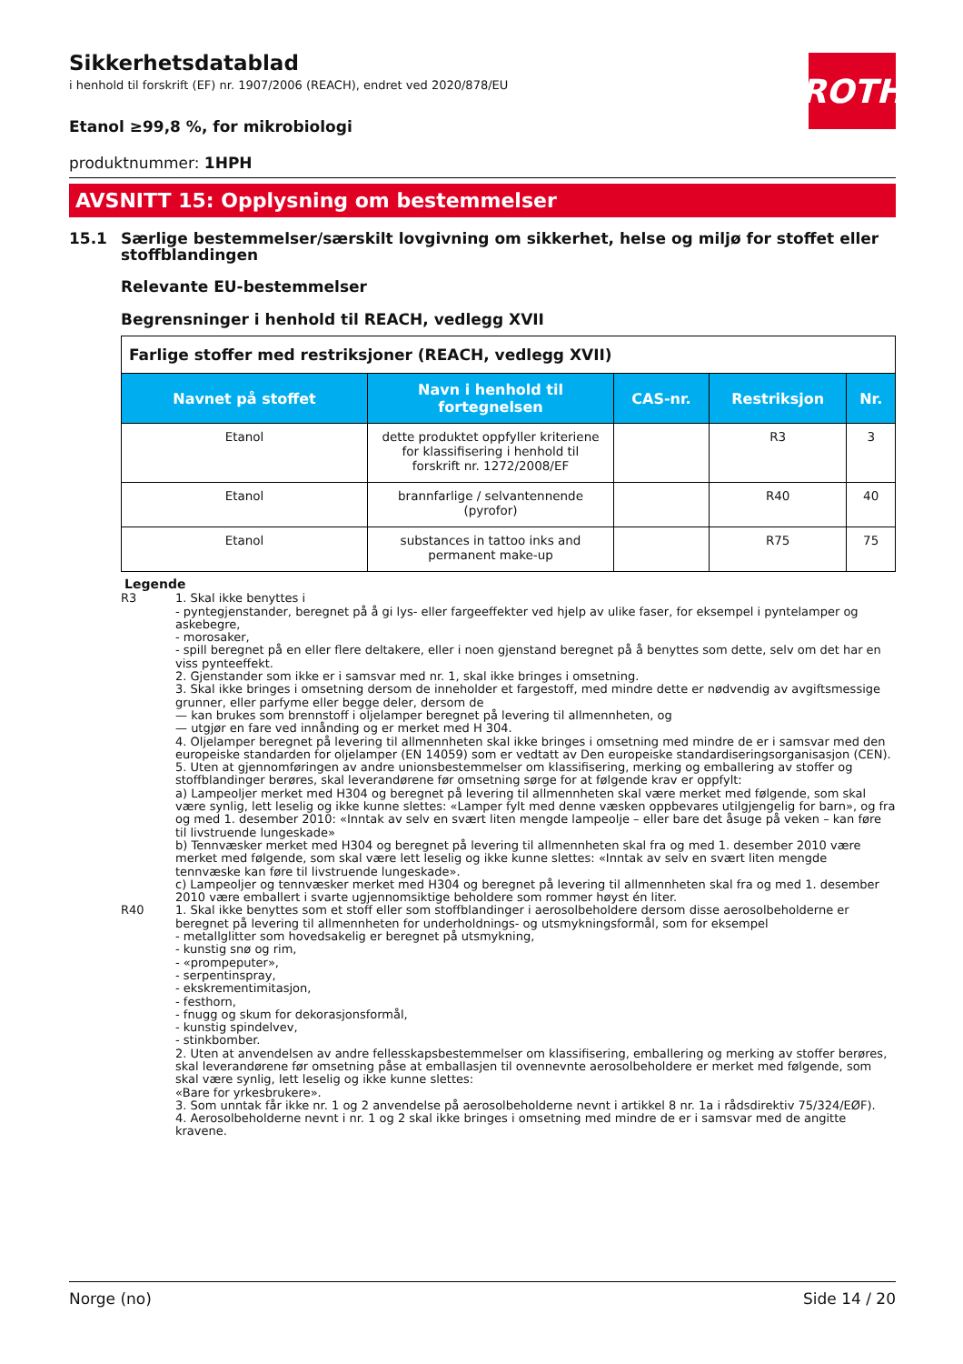ROTH
Sikkerhetsdatablad
i henhold til forskrift (EF) nr. 1907/2006 (REACH), endret ved 2020/878/EU
Etanol ≥99,8 %, for mikrobiologi
produktnummer: 1HPH
AVSNITT 15: Opplysning om bestemmelser
15.1 Særlige bestemmelser/særskilt lovgivning om sikkerhet, helse og miljø for stoffet eller stoffblandingen
Relevante EU-bestemmelser
Begrensninger i henhold til REACH, vedlegg XVII
| Farlige stoffer med restriksjoner (REACH, vedlegg XVII) | | | | |
| Navnet på stoffet | Navn i henhold til fortegnelsen | CAS-nr. | Restriksjon | Nr. |
| Etanol | dette produktet oppfyller kriteriene for klassifisering i henhold til forskrift nr. 1272/2008/EF | | R3 | 3 |
| Etanol | brannfarlige / selvantennende (pyrofor) | | R40 | 40 |
| Etanol | substances in tattoo inks and permanent make-up | | R75 | 75 |
Legende
R3 1. Skal ikke benyttes i
- pyntegjenstander, beregnet på å gi lys- eller fargeeffekter ved hjelp av ulike faser, for eksempel i pyntelamper og askebegre,
- morosaker,
- spill beregnet på en eller flere deltakere, eller i noen gjenstand beregnet på å benyttes som dette, selv om det har en viss pynteeffekt.
2. Gjenstander som ikke er i samsvar med nr. 1, skal ikke bringes i omsetning.
3. Skal ikke bringes i omsetning dersom de inneholder et fargestoff, med mindre dette er nødvendig av avgiftsmessige grunner, eller parfyme eller begge deler, dersom de
— kan brukes som brennstoff i oljelamper beregnet på levering til allmennheten, og
— utgjør en fare ved innånding og er merket med H 304.
4. Oljelamper beregnet på levering til allmennheten skal ikke bringes i omsetning med mindre de er i samsvar med den europeiske standarden for oljelamper (EN 14059) som er vedtatt av Den europeiske standardiseringsorganisasjon (CEN).
5. Uten at gjennomføringen av andre unionsbestemmelser om klassifisering, merking og emballering av stoffer og stoffblandinger berøres, skal leverandørene før omsetning sørge for at følgende krav er oppfylt:
a) Lampeoljer merket med H304 og beregnet på levering til allmennheten skal være merket med følgende, som skal være synlig, lett leselig og ikke kunne slettes: «Lamper fylt med denne væsken oppbevares utilgjengelig for barn», og fra og med 1. desember 2010: «Inntak av selv en svært liten mengde lampeolje – eller bare det åsuge på veken – kan føre til livstruende lungeskade»
b) Tennvæsker merket med H304 og beregnet på levering til allmennheten skal fra og med 1. desember 2010 være merket med følgende, som skal være lett leselig og ikke kunne slettes: «Inntak av selv en svært liten mengde tennvæske kan føre til livstruende lungeskade».
c) Lampeoljer og tennvæsker merket med H304 og beregnet på levering til allmennheten skal fra og med 1. desember 2010 være emballert i svarte ugjennomsiktige beholdere som rommer høyst én liter.
R40 1. Skal ikke benyttes som et stoff eller som stoffblandinger i aerosolbeholdere dersom disse aerosolbeholderne er beregnet på levering til allmennheten for underholdnings- og utsmykningsformål, som for eksempel
- metallglitter som hovedsakelig er beregnet på utsmykning,
- kunstig snø og rim,
- «prompeputer»,
- serpentinspray,
- ekskrementimitasjon,
- festhorn,
- fnugg og skum for dekorasjonsformål,
- kunstig spindelvev,
- stinkbomber.
2. Uten at anvendelsen av andre fellesskapsbestemmelser om klassifisering, emballering og merking av stoffer berøres, skal leverandørene før omsetning påse at emballasjen til ovennevnte aerosolbeholdere er merket med følgende, som skal være synlig, lett leselig og ikke kunne slettes:
«Bare for yrkesbrukere».
3. Som unntak får ikke nr. 1 og 2 anvendelse på aerosolbeholderne nevnt i artikkel 8 nr. 1a i rådsdirektiv 75/324/EØF).
4. Aerosolbeholderne nevnt i nr. 1 og 2 skal ikke bringes i omsetning med mindre de er i samsvar med de angitte kravene.
Norge (no) Side 14 / 20